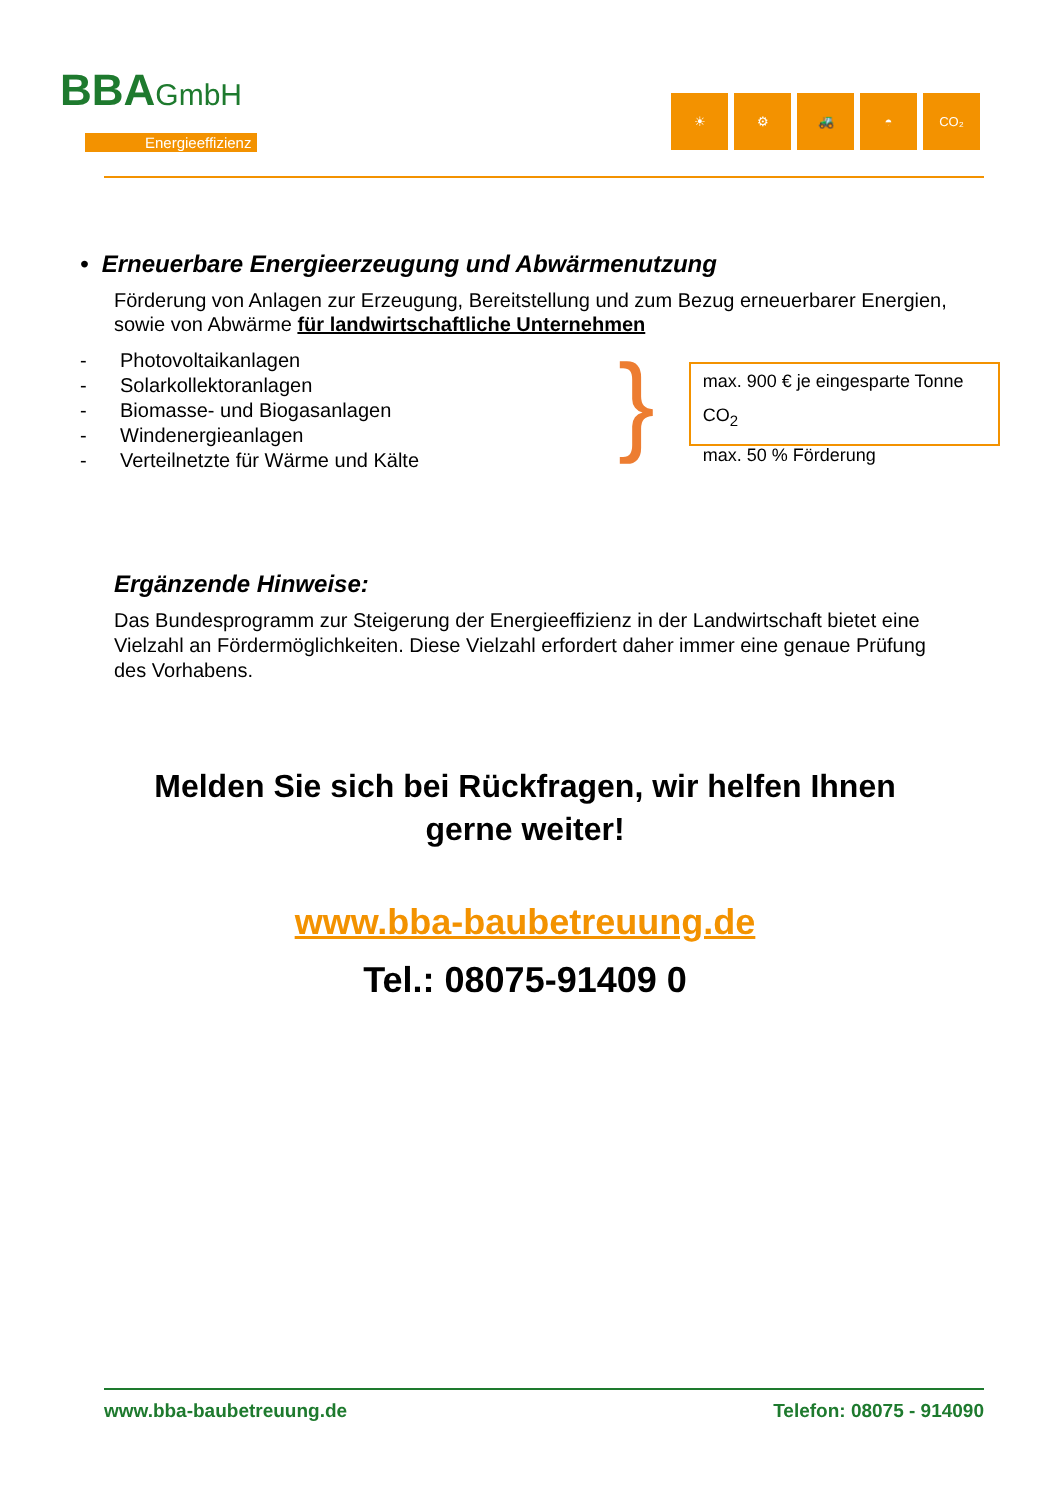BBAGmbH
Energieeffizienz
☀ ⚙ 🚜 ◓ CO₂
• Erneuerbare Energieerzeugung und Abwärmenutzung
Förderung von Anlagen zur Erzeugung, Bereitstellung und zum Bezug erneuerbarer Energien, sowie von Abwärme für landwirtschaftliche Unternehmen
- Photovoltaikanlagen
- Solarkollektoranlagen
- Biomasse- und Biogasanlagen
- Windenergieanlagen
- Verteilnetzte für Wärme und Kälte
}
max. 900 € je eingesparte Tonne CO<sub>2</sub>
max. 50 % Förderung
Ergänzende Hinweise:
Das Bundesprogramm zur Steigerung der Energieeffizienz in der Landwirtschaft bietet eine Vielzahl an Fördermöglichkeiten. Diese Vielzahl erfordert daher immer eine genaue Prüfung des Vorhabens.
Melden Sie sich bei Rückfragen, wir helfen Ihnen
gerne weiter!
www.bba-baubetreuung.de
Tel.: 08075-91409 0
www.bba-baubetreuung.de Telefon: 08075 - 914090